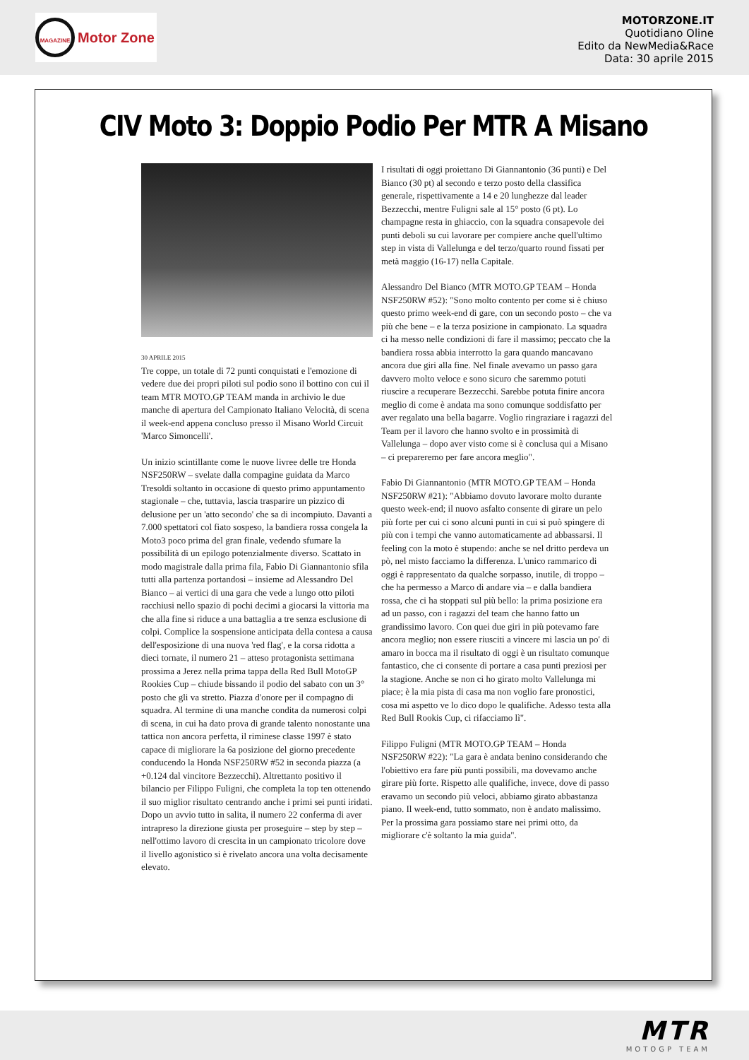MAGAZINE Motor Zone
MOTORZONE.IT
Quotidiano Oline
Edito da NewMedia&Race
Data: 30 aprile 2015
CIV Moto 3: Doppio Podio Per MTR A Misano
30 APRILE 2015
Tre coppe, un totale di 72 punti conquistati e l'emozione di vedere due dei propri piloti sul podio sono il bottino con cui il team MTR MOTO.GP TEAM manda in archivio le due manche di apertura del Campionato Italiano Velocità, di scena il week-end appena concluso presso il Misano World Circuit 'Marco Simoncelli'.
Un inizio scintillante come le nuove livree delle tre Honda NSF250RW – svelate dalla compagine guidata da Marco Tresoldi soltanto in occasione di questo primo appuntamento stagionale – che, tuttavia, lascia trasparire un pizzico di delusione per un 'atto secondo' che sa di incompiuto. Davanti a 7.000 spettatori col fiato sospeso, la bandiera rossa congela la Moto3 poco prima del gran finale, vedendo sfumare la possibilità di un epilogo potenzialmente diverso. Scattato in modo magistrale dalla prima fila, Fabio Di Giannantonio sfila tutti alla partenza portandosi – insieme ad Alessandro Del Bianco – ai vertici di una gara che vede a lungo otto piloti racchiusi nello spazio di pochi decimi a giocarsi la vittoria ma che alla fine si riduce a una battaglia a tre senza esclusione di colpi. Complice la sospensione anticipata della contesa a causa dell'esposizione di una nuova 'red flag', e la corsa ridotta a dieci tornate, il numero 21 – atteso protagonista settimana prossima a Jerez nella prima tappa della Red Bull MotoGP Rookies Cup – chiude bissando il podio del sabato con un 3° posto che gli va stretto. Piazza d'onore per il compagno di squadra. Al termine di una manche condita da numerosi colpi di scena, in cui ha dato prova di grande talento nonostante una tattica non ancora perfetta, il riminese classe 1997 è stato capace di migliorare la 6a posizione del giorno precedente conducendo la Honda NSF250RW #52 in seconda piazza (a +0.124 dal vincitore Bezzecchi). Altrettanto positivo il bilancio per Filippo Fuligni, che completa la top ten ottenendo il suo miglior risultato centrando anche i primi sei punti iridati. Dopo un avvio tutto in salita, il numero 22 conferma di aver intrapreso la direzione giusta per proseguire – step by step – nell'ottimo lavoro di crescita in un campionato tricolore dove il livello agonistico si è rivelato ancora una volta decisamente elevato.
I risultati di oggi proiettano Di Giannantonio (36 punti) e Del Bianco (30 pt) al secondo e terzo posto della classifica generale, rispettivamente a 14 e 20 lunghezze dal leader Bezzecchi, mentre Fuligni sale al 15° posto (6 pt). Lo champagne resta in ghiaccio, con la squadra consapevole dei punti deboli su cui lavorare per compiere anche quell'ultimo step in vista di Vallelunga e del terzo/quarto round fissati per metà maggio (16-17) nella Capitale.
Alessandro Del Bianco (MTR MOTO.GP TEAM – Honda NSF250RW #52): "Sono molto contento per come si è chiuso questo primo week-end di gare, con un secondo posto – che va più che bene – e la terza posizione in campionato. La squadra ci ha messo nelle condizioni di fare il massimo; peccato che la bandiera rossa abbia interrotto la gara quando mancavano ancora due giri alla fine. Nel finale avevamo un passo gara davvero molto veloce e sono sicuro che saremmo potuti riuscire a recuperare Bezzecchi. Sarebbe potuta finire ancora meglio di come è andata ma sono comunque soddisfatto per aver regalato una bella bagarre. Voglio ringraziare i ragazzi del Team per il lavoro che hanno svolto e in prossimità di Vallelunga – dopo aver visto come si è conclusa qui a Misano – ci prepareremo per fare ancora meglio".
Fabio Di Giannantonio (MTR MOTO.GP TEAM – Honda NSF250RW #21): "Abbiamo dovuto lavorare molto durante questo week-end; il nuovo asfalto consente di girare un pelo più forte per cui ci sono alcuni punti in cui si può spingere di più con i tempi che vanno automaticamente ad abbassarsi. Il feeling con la moto è stupendo: anche se nel dritto perdeva un pò, nel misto facciamo la differenza. L'unico rammarico di oggi è rappresentato da qualche sorpasso, inutile, di troppo – che ha permesso a Marco di andare via – e dalla bandiera rossa, che ci ha stoppati sul più bello: la prima posizione era ad un passo, con i ragazzi del team che hanno fatto un grandissimo lavoro. Con quei due giri in più potevamo fare ancora meglio; non essere riusciti a vincere mi lascia un po' di amaro in bocca ma il risultato di oggi è un risultato comunque fantastico, che ci consente di portare a casa punti preziosi per la stagione. Anche se non ci ho girato molto Vallelunga mi piace; è la mia pista di casa ma non voglio fare pronostici, cosa mi aspetto ve lo dico dopo le qualifiche. Adesso testa alla Red Bull Rookis Cup, ci rifacciamo lì".
Filippo Fuligni (MTR MOTO.GP TEAM – Honda NSF250RW #22): "La gara è andata benino considerando che l'obiettivo era fare più punti possibili, ma dovevamo anche girare più forte. Rispetto alle qualifiche, invece, dove di passo eravamo un secondo più veloci, abbiamo girato abbastanza piano. Il week-end, tutto sommato, non è andato malissimo. Per la prossima gara possiamo stare nei primi otto, da migliorare c'è soltanto la mia guida".
MTR
MOTOGP TEAM